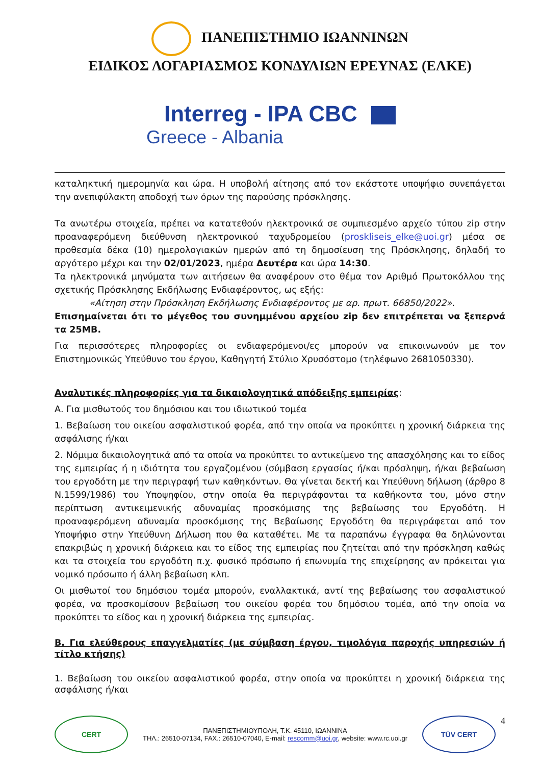ΠΑΝΕΠΙΣΤΗΜΙΟ ΙΩΑΝΝΙΝΩΝ
ΕΙΔΙΚΟΣ ΛΟΓΑΡΙΑΣΜΟΣ ΚΟΝΔΥΛΙΩΝ ΕΡΕΥΝΑΣ (ΕΛΚΕ)
Interreg - IPA CBC
Greece - Albania
καταληκτική ημερομηνία και ώρα. Η υποβολή αίτησης από τον εκάστοτε υποψήφιο συνεπάγεται την ανεπιφύλακτη αποδοχή των όρων της παρούσης πρόσκλησης.
Τα ανωτέρω στοιχεία, πρέπει να κατατεθούν ηλεκτρονικά σε συμπιεσμένο αρχείο τύπου zip στην προαναφερόμενη διεύθυνση ηλεκτρονικού ταχυδρομείου (proskliseis_elke@uoi.gr) μέσα σε προθεσμία δέκα (10) ημερολογιακών ημερών από τη δημοσίευση της Πρόσκλησης, δηλαδή το αργότερο μέχρι και την 02/01/2023, ημέρα Δευτέρα και ώρα 14:30.
Τα ηλεκτρονικά μηνύματα των αιτήσεων θα αναφέρουν στο θέμα τον Αριθμό Πρωτοκόλλου της σχετικής Πρόσκλησης Εκδήλωσης Ενδιαφέροντος, ως εξής:
«Αίτηση στην Πρόσκληση Εκδήλωσης Ενδιαφέροντος με αρ. πρωτ. 66850/2022».
Επισημαίνεται ότι το μέγεθος του συνημμένου αρχείου zip δεν επιτρέπεται να ξεπερνά τα 25MB.
Για περισσότερες πληροφορίες οι ενδιαφερόμενοι/ες μπορούν να επικοινωνούν με τον Επιστημονικώς Υπεύθυνο του έργου, Καθηγητή Στύλιο Χρυσόστομο (τηλέφωνο 2681050330).
Αναλυτικές πληροφορίες για τα δικαιολογητικά απόδειξης εμπειρίας:
Α. Για μισθωτούς του δημόσιου και του ιδιωτικού τομέα
1. Βεβαίωση του οικείου ασφαλιστικού φορέα, από την οποία να προκύπτει η χρονική διάρκεια της ασφάλισης ή/και
2. Νόμιμα δικαιολογητικά από τα οποία να προκύπτει το αντικείμενο της απασχόλησης και το είδος της εμπειρίας ή η ιδιότητα του εργαζομένου (σύμβαση εργασίας ή/και πρόσληψη, ή/και βεβαίωση του εργοδότη με την περιγραφή των καθηκόντων. Θα γίνεται δεκτή και Υπεύθυνη δήλωση (άρθρο 8 Ν.1599/1986) του Υποψηφίου, στην οποία θα περιγράφονται τα καθήκοντα του, μόνο στην περίπτωση αντικειμενικής αδυναμίας προσκόμισης της βεβαίωσης του Εργοδότη. Η προαναφερόμενη αδυναμία προσκόμισης της Βεβαίωσης Εργοδότη θα περιγράφεται από τον Υποψήφιο στην Υπεύθυνη Δήλωση που θα καταθέτει. Με τα παραπάνω έγγραφα θα δηλώνονται επακριβώς η χρονική διάρκεια και το είδος της εμπειρίας που ζητείται από την πρόσκληση καθώς και τα στοιχεία του εργοδότη π.χ. φυσικό πρόσωπο ή επωνυμία της επιχείρησης αν πρόκειται για νομικό πρόσωπο ή άλλη βεβαίωση κλπ.
Οι μισθωτοί του δημόσιου τομέα μπορούν, εναλλακτικά, αντί της βεβαίωσης του ασφαλιστικού φορέα, να προσκομίσουν βεβαίωση του οικείου φορέα του δημόσιου τομέα, από την οποία να προκύπτει το είδος και η χρονική διάρκεια της εμπειρίας.
Β. Για ελεύθερους επαγγελματίες (με σύμβαση έργου, τιμολόγια παροχής υπηρεσιών ή τίτλο κτήσης)
1. Βεβαίωση του οικείου ασφαλιστικού φορέα, στην οποία να προκύπτει η χρονική διάρκεια της ασφάλισης ή/και
CERT
ΠΑΝΕΠΙΣΤΗΜΙΟΥΠΟΛΗ, Τ.Κ. 45110, ΙΩΑΝΝΙΝΑ
ΤΗΛ.: 26510-07134, FAX.: 26510-07040, E-mail: rescomm@uoi.gr, website: www.rc.uoi.gr
TÜV CERT
4